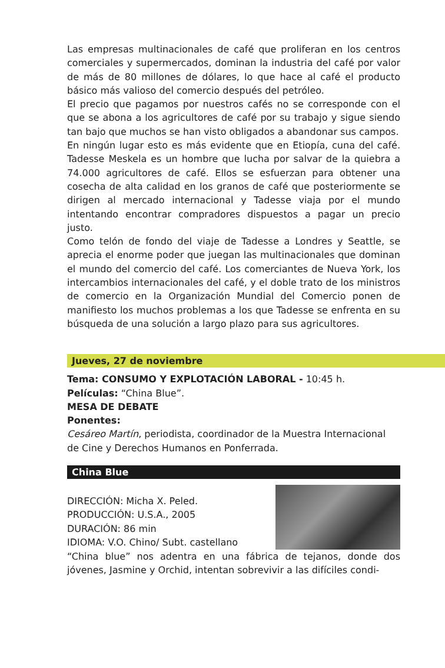Las empresas multinacionales de café que proliferan en los centros comerciales y supermercados, dominan la industria del café por valor de más de 80 millones de dólares, lo que hace al café el producto básico más valioso del comercio después del petróleo.
El precio que pagamos por nuestros cafés no se corresponde con el que se abona a los agricultores de café por su trabajo y sigue siendo tan bajo que muchos se han visto obligados a abandonar sus campos.
En ningún lugar esto es más evidente que en Etiopía, cuna del café. Tadesse Meskela es un hombre que lucha por salvar de la quiebra a 74.000 agricultores de café. Ellos se esfuerzan para obtener una cosecha de alta calidad en los granos de café que posteriormente se dirigen al mercado internacional y Tadesse viaja por el mundo intentando encontrar compradores dispuestos a pagar un precio justo.
Como telón de fondo del viaje de Tadesse a Londres y Seattle, se aprecia el enorme poder que juegan las multinacionales que dominan el mundo del comercio del café. Los comerciantes de Nueva York, los intercambios internacionales del café, y el doble trato de los ministros de comercio en la Organización Mundial del Comercio ponen de manifiesto los muchos problemas a los que Tadesse se enfrenta en su búsqueda de una solución a largo plazo para sus agricultores.
Jueves, 27 de noviembre
Tema: CONSUMO Y EXPLOTACIÓN LABORAL - 10:45 h.
Películas: “China Blue”.
MESA DE DEBATE
Ponentes:
Cesáreo Martín, periodista, coordinador de la Muestra Internacional de Cine y Derechos Humanos en Ponferrada.
China Blue
DIRECCIÓN: Micha X. Peled.
PRODUCCIÓN: U.S.A., 2005
DURACIÓN: 86 min
IDIOMA: V.O. Chino/ Subt. castellano
“China blue” nos adentra en una fábrica de tejanos, donde dos jóvenes, Jasmine y Orchid, intentan sobrevivir a las difíciles condi-